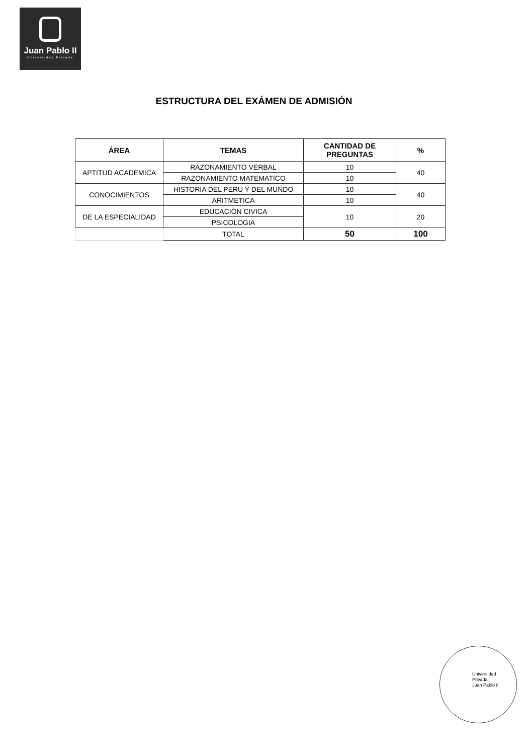Juan Pablo II
Universidad Privada
ESTRUCTURA DEL EXÁMEN DE ADMISIÓN
| ÁREA | TEMAS | CANTIDAD DE PREGUNTAS | % |
| --- | --- | --- | --- |
| APTITUD ACADEMICA | RAZONAMIENTO VERBAL | 10 | 40 |
| | RAZONAMIENTO MATEMATICO | 10 | |
| CONOCIMIENTOS | HISTORIA DEL PERU Y DEL MUNDO | 10 | 40 |
| | ARITMETICA | 10 | |
| DE LA ESPECIALIDAD | EDUCACIÓN CIVICA | 10 | 20 |
| | PSICOLOGIA | | |
| | TOTAL | 50 | 100 |
Universidad
Privada
Juan Pablo II